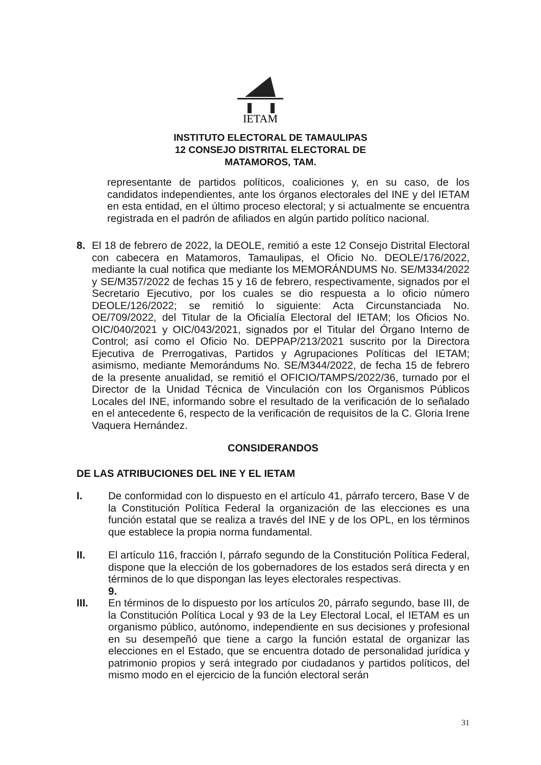IETAM
INSTITUTO ELECTORAL DE TAMAULIPAS
12 CONSEJO DISTRITAL ELECTORAL DE
MATAMOROS, TAM.
representante de partidos políticos, coaliciones y, en su caso, de los candidatos independientes, ante los órganos electorales del INE y del IETAM en esta entidad, en el último proceso electoral; y si actualmente se encuentra registrada en el padrón de afiliados en algún partido político nacional.
8. El 18 de febrero de 2022, la DEOLE, remitió a este 12 Consejo Distrital Electoral con cabecera en Matamoros, Tamaulipas, el Oficio No. DEOLE/176/2022, mediante la cual notifica que mediante los MEMORÁNDUMS No. SE/M334/2022 y SE/M357/2022 de fechas 15 y 16 de febrero, respectivamente, signados por el Secretario Ejecutivo, por los cuales se dio respuesta a lo oficio número DEOLE/126/2022; se remitió lo siguiente: Acta Circunstanciada No. OE/709/2022, del Titular de la Oficialía Electoral del IETAM; los Oficios No. OIC/040/2021 y OIC/043/2021, signados por el Titular del Órgano Interno de Control; así como el Oficio No. DEPPAP/213/2021 suscrito por la Directora Ejecutiva de Prerrogativas, Partidos y Agrupaciones Políticas del IETAM; asimismo, mediante Memorándums No. SE/M344/2022, de fecha 15 de febrero de la presente anualidad, se remitió el OFICIO/TAMPS/2022/36, turnado por el Director de la Unidad Técnica de Vinculación con los Organismos Públicos Locales del INE, informando sobre el resultado de la verificación de lo señalado en el antecedente 6, respecto de la verificación de requisitos de la C. Gloria Irene Vaquera Hernández.
CONSIDERANDOS
DE LAS ATRIBUCIONES DEL INE Y EL IETAM
I. De conformidad con lo dispuesto en el artículo 41, párrafo tercero, Base V de la Constitución Política Federal la organización de las elecciones es una función estatal que se realiza a través del INE y de los OPL, en los términos que establece la propia norma fundamental.
II. El artículo 116, fracción I, párrafo segundo de la Constitución Política Federal, dispone que la elección de los gobernadores de los estados será directa y en términos de lo que dispongan las leyes electorales respectivas.
9.
III. En términos de lo dispuesto por los artículos 20, párrafo segundo, base III, de la Constitución Política Local y 93 de la Ley Electoral Local, el IETAM es un organismo público, autónomo, independiente en sus decisiones y profesional en su desempeñó que tiene a cargo la función estatal de organizar las elecciones en el Estado, que se encuentra dotado de personalidad jurídica y patrimonio propios y será integrado por ciudadanos y partidos políticos, del mismo modo en el ejercicio de la función electoral serán
31